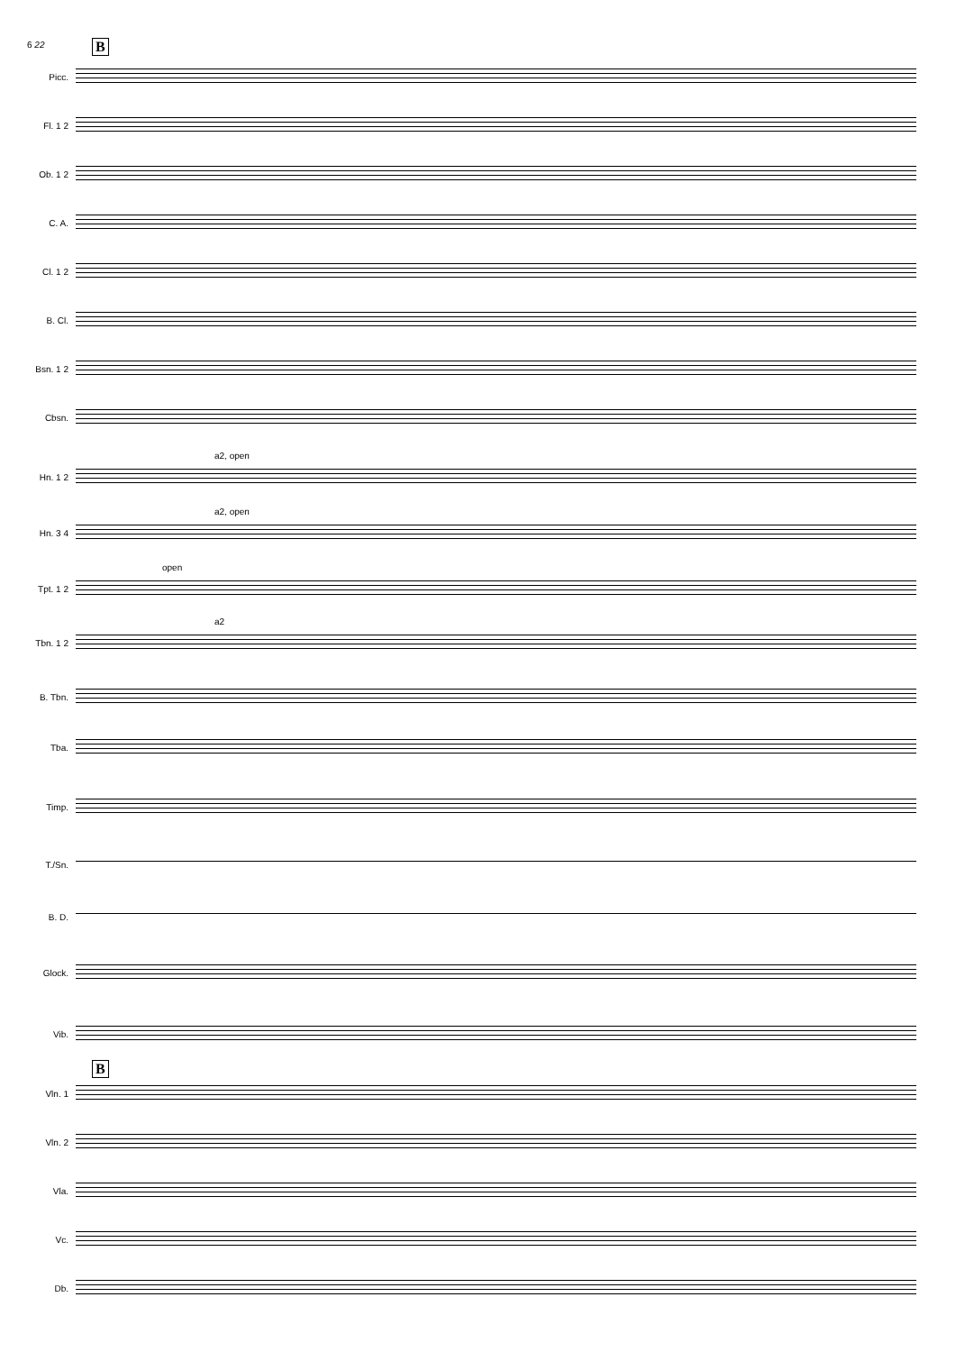6 22 B
Picc.
Fl. 1 2
Ob. 1 2
C. A.
Cl. 1 2
B. Cl.
Bsn. 1 2
Cbsn.
a2, open
Hn. 1 2
a2, open
Hn. 3 4
open
Tpt. 1 2
a2
Tbn. 1 2
B. Tbn.
Tba.
Timp.
T./Sn.
B. D.
Glock.
Vib.
B
Vln. 1
Vln. 2
Vla.
Vc.
Db.